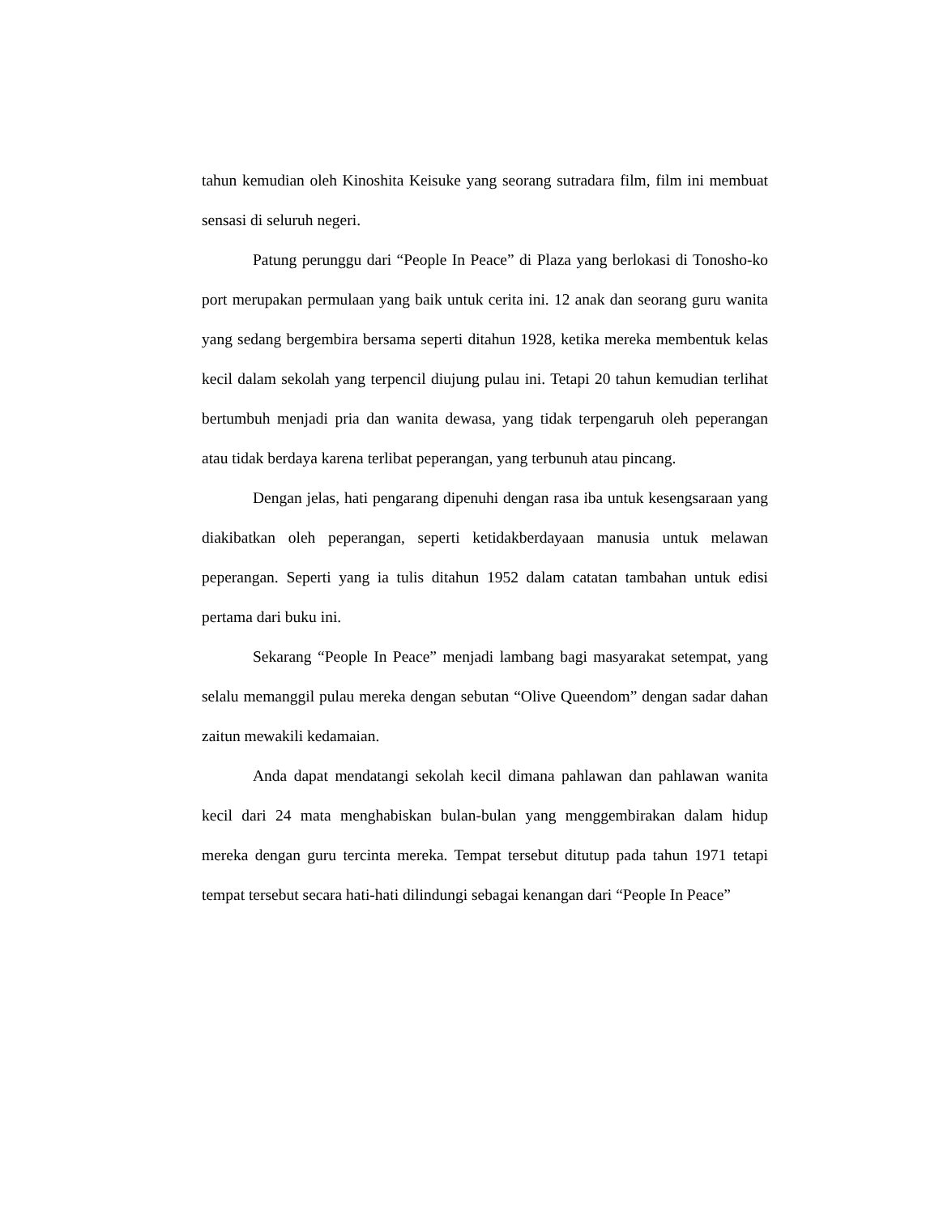tahun kemudian oleh Kinoshita Keisuke yang seorang sutradara film, film ini membuat sensasi di seluruh negeri.
Patung perunggu dari “People In Peace” di Plaza yang berlokasi di Tonosho-ko port merupakan permulaan yang baik untuk cerita ini. 12 anak dan seorang guru wanita yang sedang bergembira bersama seperti ditahun 1928, ketika mereka membentuk kelas kecil dalam sekolah yang terpencil diujung pulau ini. Tetapi 20 tahun kemudian terlihat bertumbuh menjadi pria dan wanita dewasa, yang tidak terpengaruh oleh peperangan atau tidak berdaya karena terlibat peperangan, yang terbunuh atau pincang.
Dengan jelas, hati pengarang dipenuhi dengan rasa iba untuk kesengsaraan yang diakibatkan oleh peperangan, seperti ketidakberdayaan manusia untuk melawan peperangan. Seperti yang ia tulis ditahun 1952 dalam catatan tambahan untuk edisi pertama dari buku ini.
Sekarang “People In Peace” menjadi lambang bagi masyarakat setempat, yang selalu memanggil pulau mereka dengan sebutan “Olive Queendom” dengan sadar dahan zaitun mewakili kedamaian.
Anda dapat mendatangi sekolah kecil dimana pahlawan dan pahlawan wanita kecil dari 24 mata menghabiskan bulan-bulan yang menggembirakan dalam hidup mereka dengan guru tercinta mereka. Tempat tersebut ditutup pada tahun 1971 tetapi tempat tersebut secara hati-hati dilindungi sebagai kenangan dari “People In Peace”